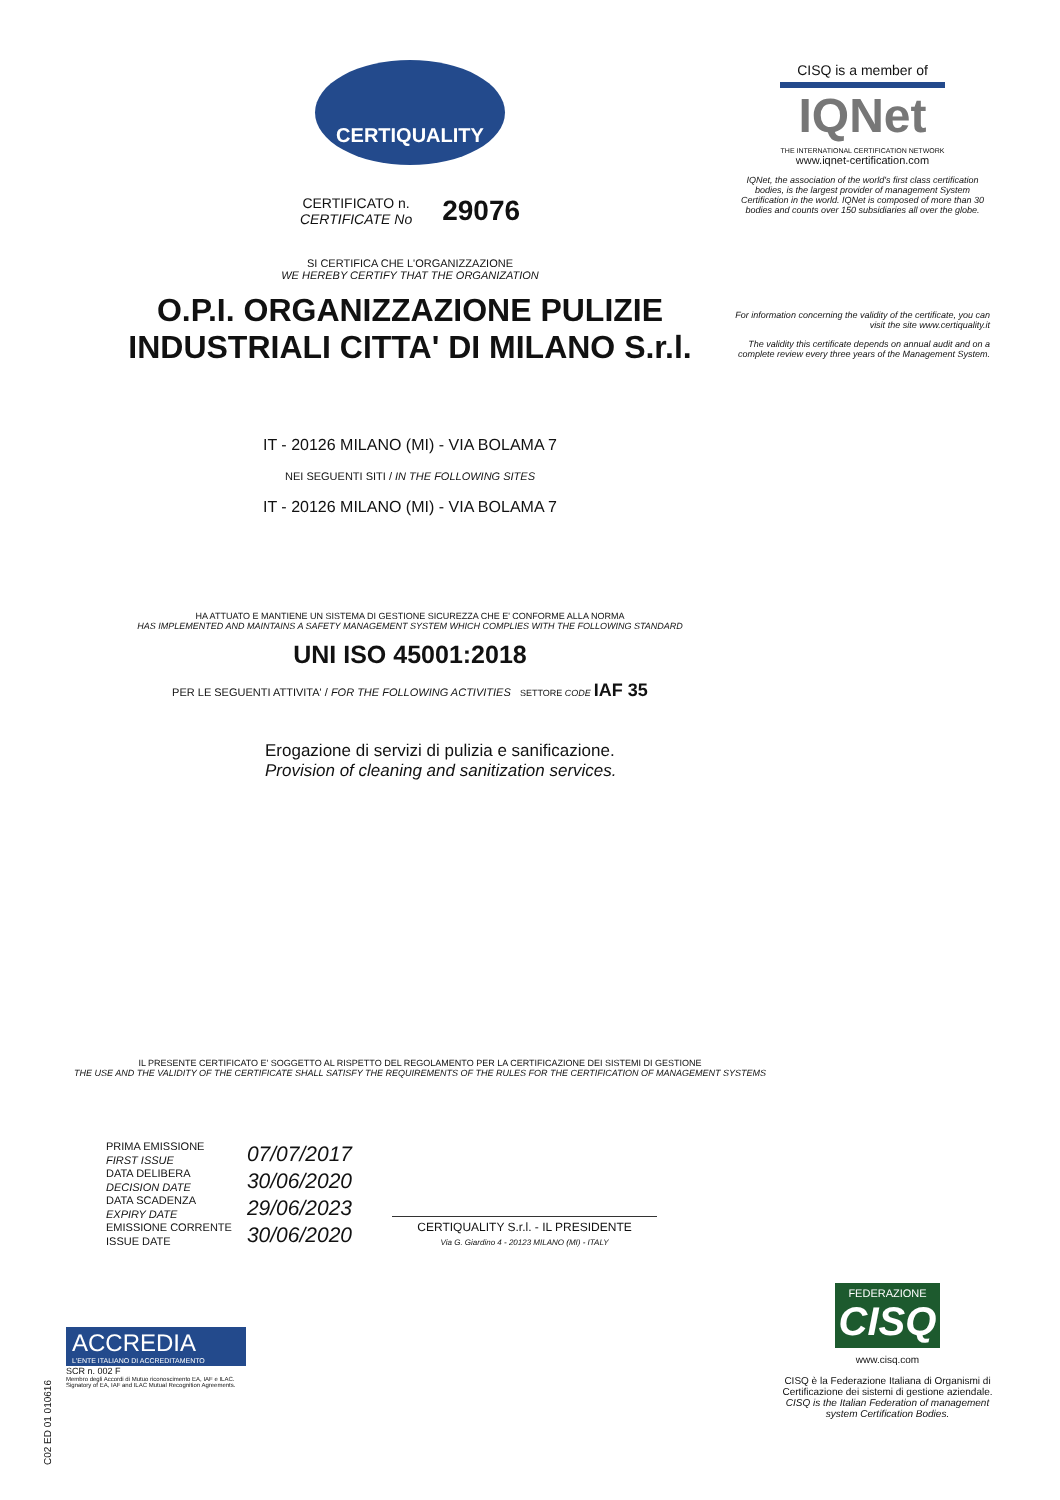CERTIQUALITY
CERTIFICATO n.
CERTIFICATE No
29076
SI CERTIFICA CHE L'ORGANIZZAZIONE
WE HEREBY CERTIFY THAT THE ORGANIZATION
O.P.I. ORGANIZZAZIONE PULIZIE
INDUSTRIALI CITTA' DI MILANO S.r.l.
IT - 20126 MILANO (MI) - VIA BOLAMA 7
NEI SEGUENTI SITI / IN THE FOLLOWING SITES
IT - 20126 MILANO (MI) - VIA BOLAMA 7
HA ATTUATO E MANTIENE UN SISTEMA DI GESTIONE SICUREZZA CHE E' CONFORME ALLA NORMA
HAS IMPLEMENTED AND MAINTAINS A SAFETY MANAGEMENT SYSTEM WHICH COMPLIES WITH THE FOLLOWING STANDARD
UNI ISO 45001:2018
PER LE SEGUENTI ATTIVITA' / FOR THE FOLLOWING ACTIVITIES SETTORE CODE IAF 35
Erogazione di servizi di pulizia e sanificazione.
Provision of cleaning and sanitization services.
CISQ is a member of
IQNet
THE INTERNATIONAL CERTIFICATION NETWORK
www.iqnet-certification.com
IQNet, the association of the world's first class certification bodies, is the largest provider of management System Certification in the world. IQNet is composed of more than 30 bodies and counts over 150 subsidiaries all over the globe.
For information concerning the validity of the certificate, you can visit the site www.certiquality.it
The validity this certificate depends on annual audit and on a complete review every three years of the Management System.
IL PRESENTE CERTIFICATO E' SOGGETTO AL RISPETTO DEL REGOLAMENTO PER LA CERTIFICAZIONE DEI SISTEMI DI GESTIONE
THE USE AND THE VALIDITY OF THE CERTIFICATE SHALL SATISFY THE REQUIREMENTS OF THE RULES FOR THE CERTIFICATION OF MANAGEMENT SYSTEMS
PRIMA EMISSIONE
FIRST ISSUE
DATA DELIBERA
DECISION DATE
DATA SCADENZA
EXPIRY DATE
EMISSIONE CORRENTE
ISSUE DATE
07/07/2017
30/06/2020
29/06/2023
30/06/2020
CERTIQUALITY S.r.l. - IL PRESIDENTE
Via G. Giardino 4 - 20123 MILANO (MI) - ITALY
ACCREDIA
L'ENTE ITALIANO DI ACCREDITAMENTO
SCR n. 002 F
Membro degli Accordi di Mutuo riconoscimento EA, IAF e ILAC. Signatory of EA, IAF and ILAC Mutual Recognition Agreements.
C02 ED 01 010616
FEDERAZIONE
CISQ
www.cisq.com
CISQ è la Federazione Italiana di Organismi di Certificazione dei sistemi di gestione aziendale.
CISQ is the Italian Federation of management system Certification Bodies.